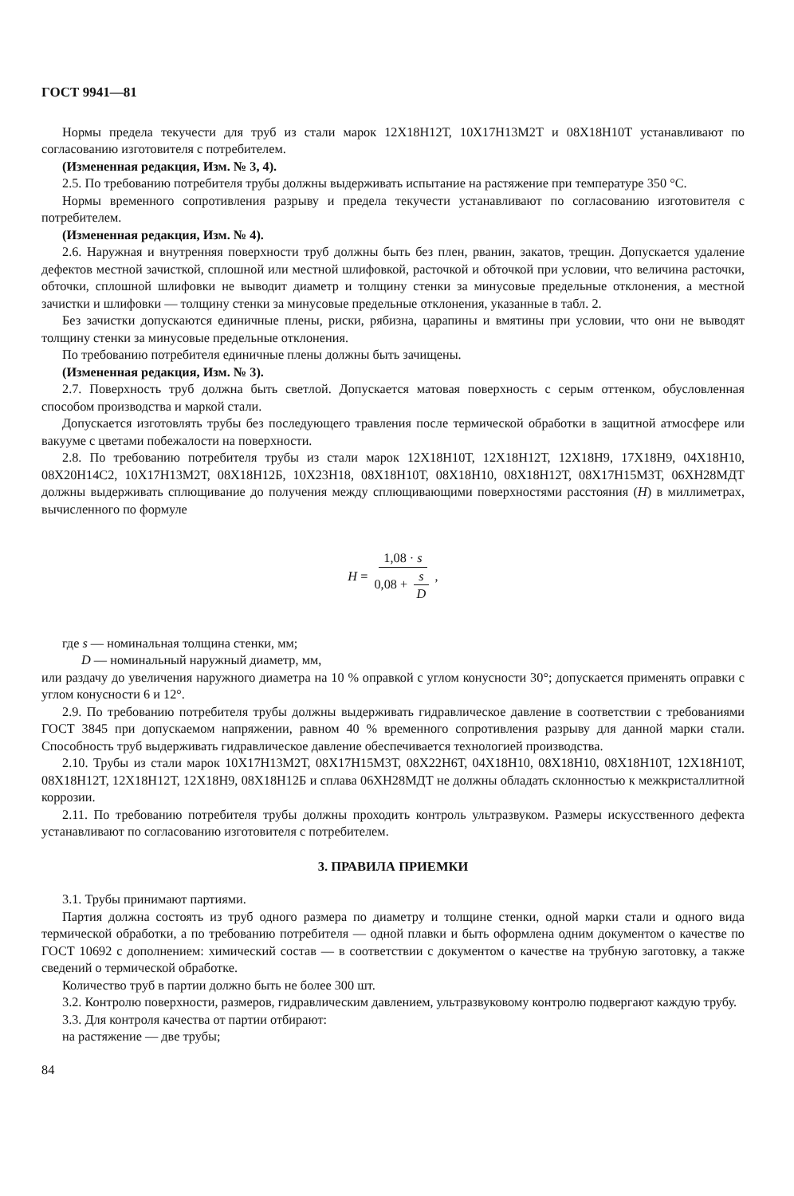ГОСТ 9941—81
Нормы предела текучести для труб из стали марок 12Х18Н12Т, 10Х17Н13М2Т и 08Х18Н10Т устанавливают по согласованию изготовителя с потребителем.
(Измененная редакция, Изм. № 3, 4).
2.5. По требованию потребителя трубы должны выдерживать испытание на растяжение при температуре 350 °С.
Нормы временного сопротивления разрыву и предела текучести устанавливают по согласованию изготовителя с потребителем.
(Измененная редакция, Изм. № 4).
2.6. Наружная и внутренняя поверхности труб должны быть без плен, рванин, закатов, трещин. Допускается удаление дефектов местной зачисткой, сплошной или местной шлифовкой, расточкой и обточкой при условии, что величина расточки, обточки, сплошной шлифовки не выводит диаметр и толщину стенки за минусовые предельные отклонения, а местной зачистки и шлифовки — толщину стенки за минусовые предельные отклонения, указанные в табл. 2.
Без зачистки допускаются единичные плены, риски, рябизна, царапины и вмятины при условии, что они не выводят толщину стенки за минусовые предельные отклонения.
По требованию потребителя единичные плены должны быть зачищены.
(Измененная редакция, Изм. № 3).
2.7. Поверхность труб должна быть светлой. Допускается матовая поверхность с серым оттенком, обусловленная способом производства и маркой стали.
Допускается изготовлять трубы без последующего травления после термической обработки в защитной атмосфере или вакууме с цветами побежалости на поверхности.
2.8. По требованию потребителя трубы из стали марок 12Х18Н10Т, 12Х18Н12Т, 12Х18Н9, 17Х18Н9, 04Х18Н10, 08Х20Н14С2, 10Х17Н13М2Т, 08Х18Н12Б, 10Х23Н18, 08Х18Н10Т, 08Х18Н10, 08Х18Н12Т, 08Х17Н15М3Т, 06ХН28МДТ должны выдерживать сплющивание до получения между сплющивающими поверхностями расстояния (H) в миллиметрах, вычисленного по формуле
H = 1,08 · s 0,08 + s D,
где s — номинальная толщина стенки, мм;
D — номинальный наружный диаметр, мм,
или раздачу до увеличения наружного диаметра на 10 % оправкой с углом конусности 30°; допускается применять оправки с углом конусности 6 и 12°.
2.9. По требованию потребителя трубы должны выдерживать гидравлическое давление в соответствии с требованиями ГОСТ 3845 при допускаемом напряжении, равном 40 % временного сопротивления разрыву для данной марки стали. Способность труб выдерживать гидравлическое давление обеспечивается технологией производства.
2.10. Трубы из стали марок 10Х17Н13М2Т, 08Х17Н15М3Т, 08Х22Н6Т, 04Х18Н10, 08Х18Н10, 08Х18Н10Т, 12Х18Н10Т, 08Х18Н12Т, 12Х18Н12Т, 12Х18Н9, 08Х18Н12Б и сплава 06ХН28МДТ не должны обладать склонностью к межкристаллитной коррозии.
2.11. По требованию потребителя трубы должны проходить контроль ультразвуком. Размеры искусственного дефекта устанавливают по согласованию изготовителя с потребителем.
3. ПРАВИЛА ПРИЕМКИ
3.1. Трубы принимают партиями.
Партия должна состоять из труб одного размера по диаметру и толщине стенки, одной марки стали и одного вида термической обработки, а по требованию потребителя — одной плавки и быть оформлена одним документом о качестве по ГОСТ 10692 с дополнением: химический состав — в соответствии с документом о качестве на трубную заготовку, а также сведений о термической обработке.
Количество труб в партии должно быть не более 300 шт.
3.2. Контролю поверхности, размеров, гидравлическим давлением, ультразвуковому контролю подвергают каждую трубу.
3.3. Для контроля качества от партии отбирают:
на растяжение — две трубы;
84